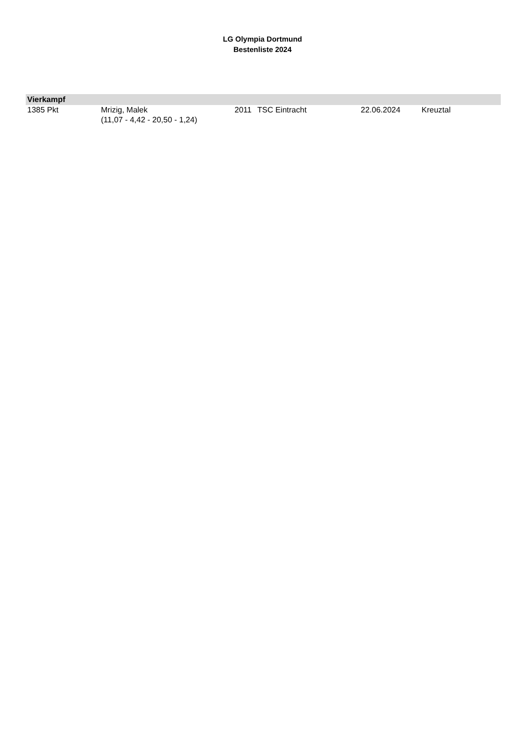LG Olympia Dortmund
Bestenliste 2024
| Vierkampf | | | | | |
| --- | --- | --- | --- | --- | --- |
| 1385 Pkt | Mrizig, Malek (11,07 - 4,42 - 20,50 - 1,24) | 2011 | TSC Eintracht | 22.06.2024 | Kreuztal |